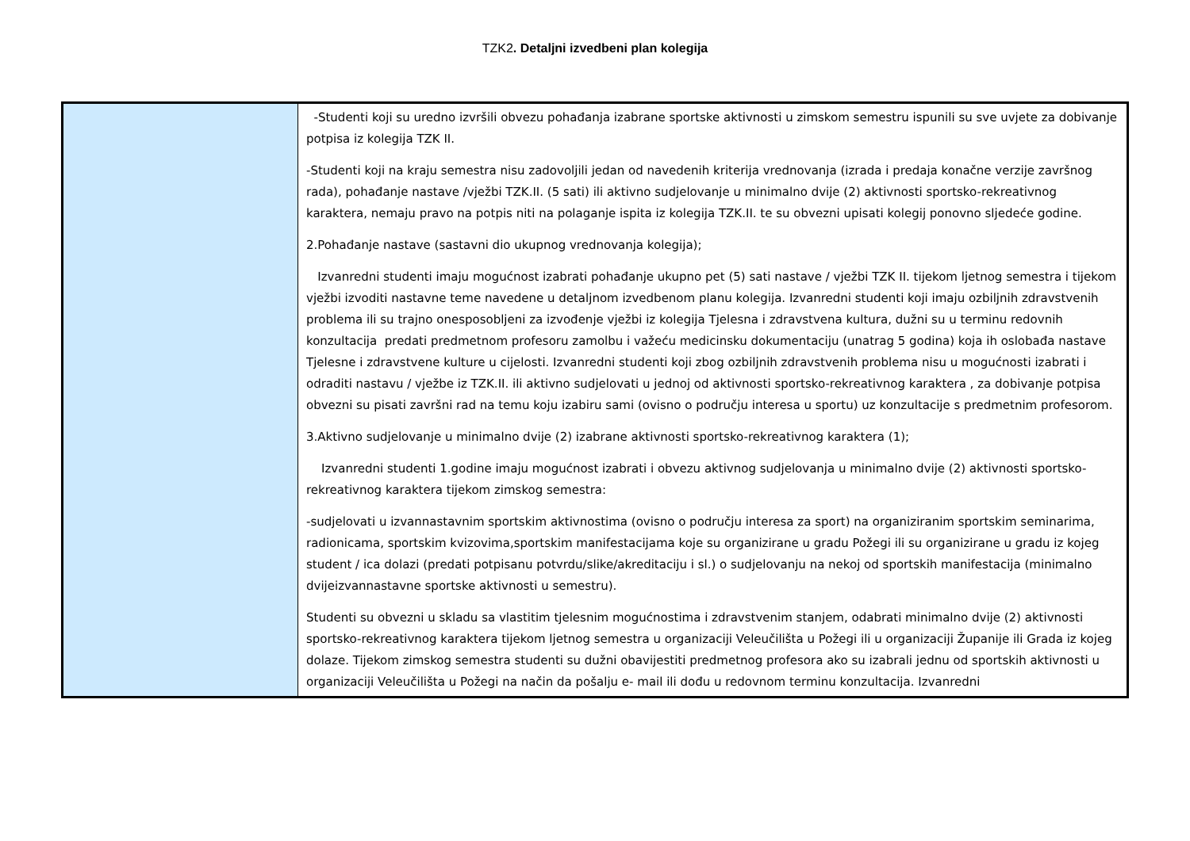TZK2. Detaljni izvedbeni plan kolegija
| | -Studenti koji su uredno izvršili obvezu pohađanja izabrane sportske aktivnosti u zimskom semestru ispunili su sve uvjete za dobivanje potpisa iz kolegija TZK II. -Studenti koji na kraju semestra nisu zadovoljili jedan od navedenih kriterija vrednovanja (izrada i predaja konačne verzije završnog rada), pohađanje nastave /vježbi TZK.II. (5 sati) ili aktivno sudjelovanje u minimalno dvije (2) aktivnosti sportsko-rekreativnog karaktera, nemaju pravo na potpis niti na polaganje ispita iz kolegija TZK.II. te su obvezni upisati kolegij ponovno sljedeće godine. 2.Pohađanje nastave (sastavni dio ukupnog vrednovanja kolegija); Izvanredni studenti imaju mogućnost izabrati pohađanje ukupno pet (5) sati nastave / vježbi TZK II. tijekom ljetnog semestra i tijekom vježbi izvoditi nastavne teme navedene u detaljnom izvedbenom planu kolegija. Izvanredni studenti koji imaju ozbiljnih zdravstvenih problema ili su trajno onesposobljeni za izvođenje vježbi iz kolegija Tjelesna i zdravstvena kultura, dužni su u terminu redovnih konzultacija predati predmetnom profesoru zamolbu i važeću medicinsku dokumentaciju (unatrag 5 godina) koja ih oslobađa nastave Tjelesne i zdravstvene kulture u cijelosti. Izvanredni studenti koji zbog ozbiljnih zdravstvenih problema nisu u mogućnosti izabrati i odraditi nastavu / vježbe iz TZK.II. ili aktivno sudjelovati u jednoj od aktivnosti sportsko-rekreativnog karaktera , za dobivanje potpisa obvezni su pisati završni rad na temu koju izabiru sami (ovisno o području interesa u sportu) uz konzultacije s predmetnim profesorom. 3.Aktivno sudjelovanje u minimalno dvije (2) izabrane aktivnosti sportsko-rekreativnog karaktera (1); Izvanredni studenti 1.godine imaju mogućnost izabrati i obvezu aktivnog sudjelovanja u minimalno dvije (2) aktivnosti sportsko-rekreativnog karaktera tijekom zimskog semestra: -sudjelovati u izvannastavnim sportskim aktivnostima (ovisno o području interesa za sport) na organiziranim sportskim seminarima, radionicama, sportskim kvizovima,sportskim manifestacijama koje su organizirane u gradu Požegi ili su organizirane u gradu iz kojeg student / ica dolazi (predati potpisanu potvrdu/slike/akreditaciju i sl.) o sudjelovanju na nekoj od sportskih manifestacija (minimalno dvijeizvannastavne sportske aktivnosti u semestru). Studenti su obvezni u skladu sa vlastitim tjelesnim mogućnostima i zdravstvenim stanjem, odabrati minimalno dvije (2) aktivnosti sportsko-rekreativnog karaktera tijekom ljetnog semestra u organizaciji Veleučilišta u Požegi ili u organizaciji Županije ili Grada iz kojeg dolaze. Tijekom zimskog semestra studenti su dužni obavijestiti predmetnog profesora ako su izabrali jednu od sportskih aktivnosti u organizaciji Veleučilišta u Požegi na način da pošalju e- mail ili dođu u redovnom terminu konzultacija. Izvanredni |